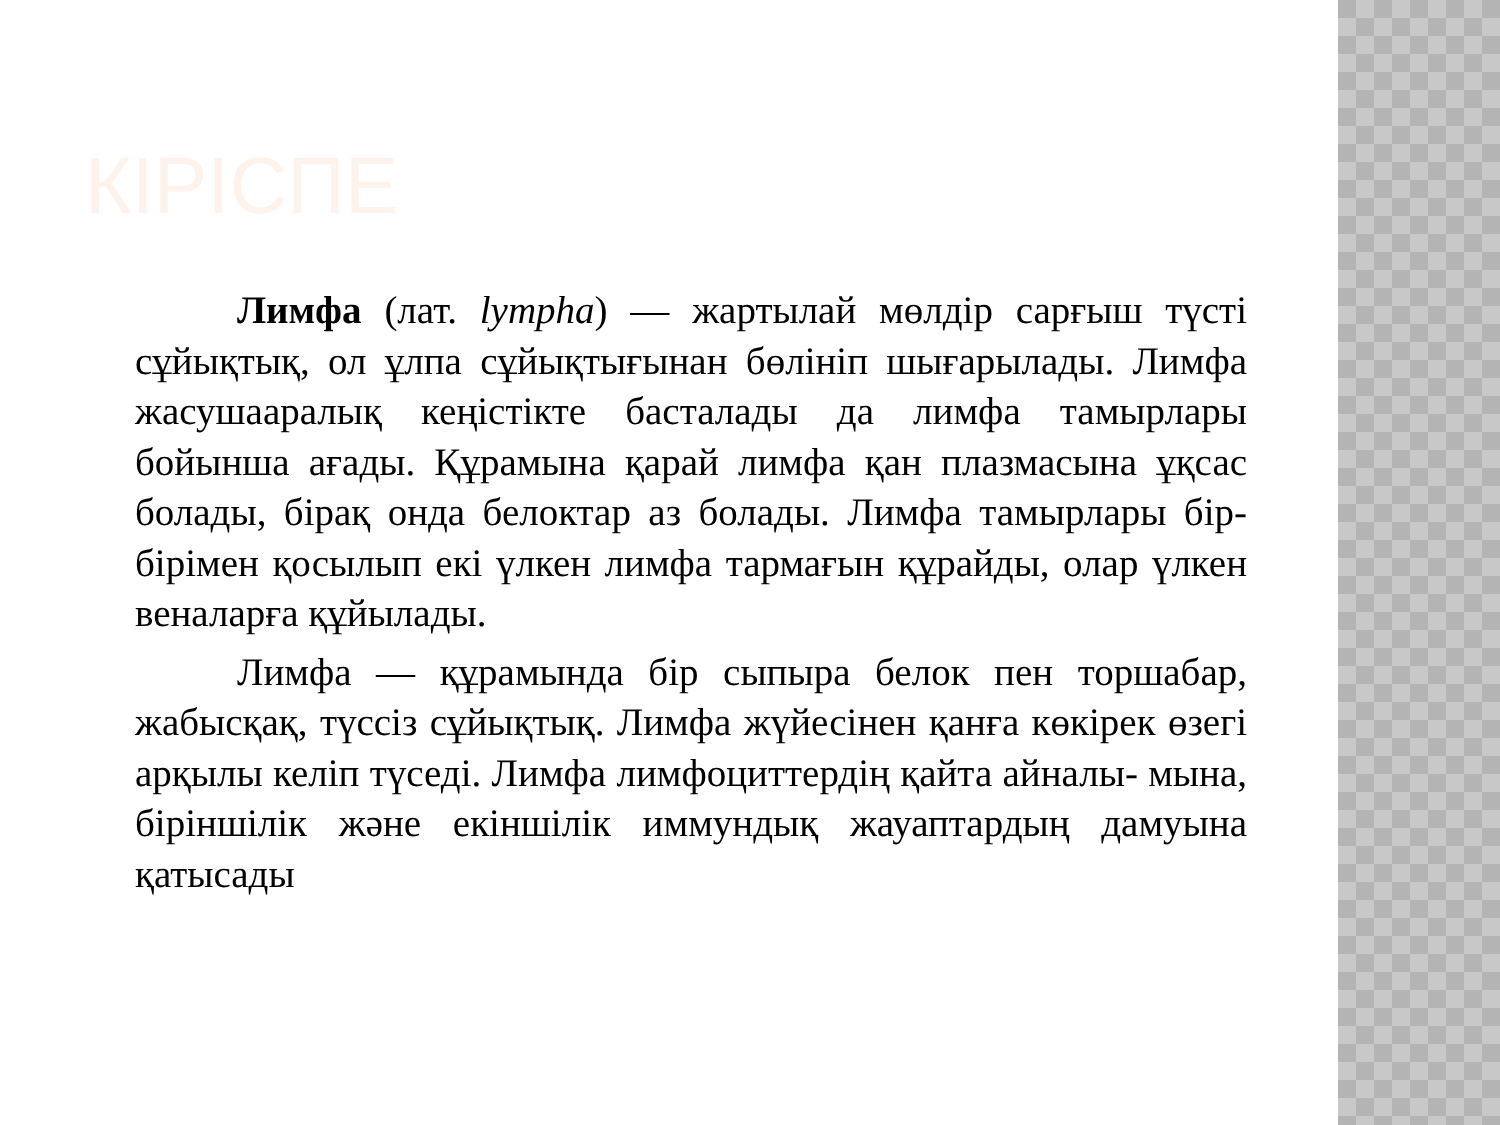КІРІСПЕ
Лимфа (лат. lympha) — жартылай мөлдір сарғыш түсті сұйықтық, ол ұлпа сұйықтығынан бөлініп шығарылады. Лимфа жасушааралық кеңістікте басталады да лимфа тамырлары бойынша ағады. Құрамына қарай лимфа қан плазмасына ұқсас болады, бірақ онда белоктар аз болады. Лимфа тамырлары бір-бірімен қосылып екі үлкен лимфа тармағын құрайды, олар үлкен веналарға құйылады.
Лимфа — құрамында бір сыпыра белок пен торшабар, жабысқақ, түссіз сұйықтық. Лимфа жүйесінен қанға көкірек өзегі арқылы келіп түседі. Лимфа лимфоциттердің қайта айналы- мына, біріншілік және екіншілік иммундық жауаптардың дамуына қатысады